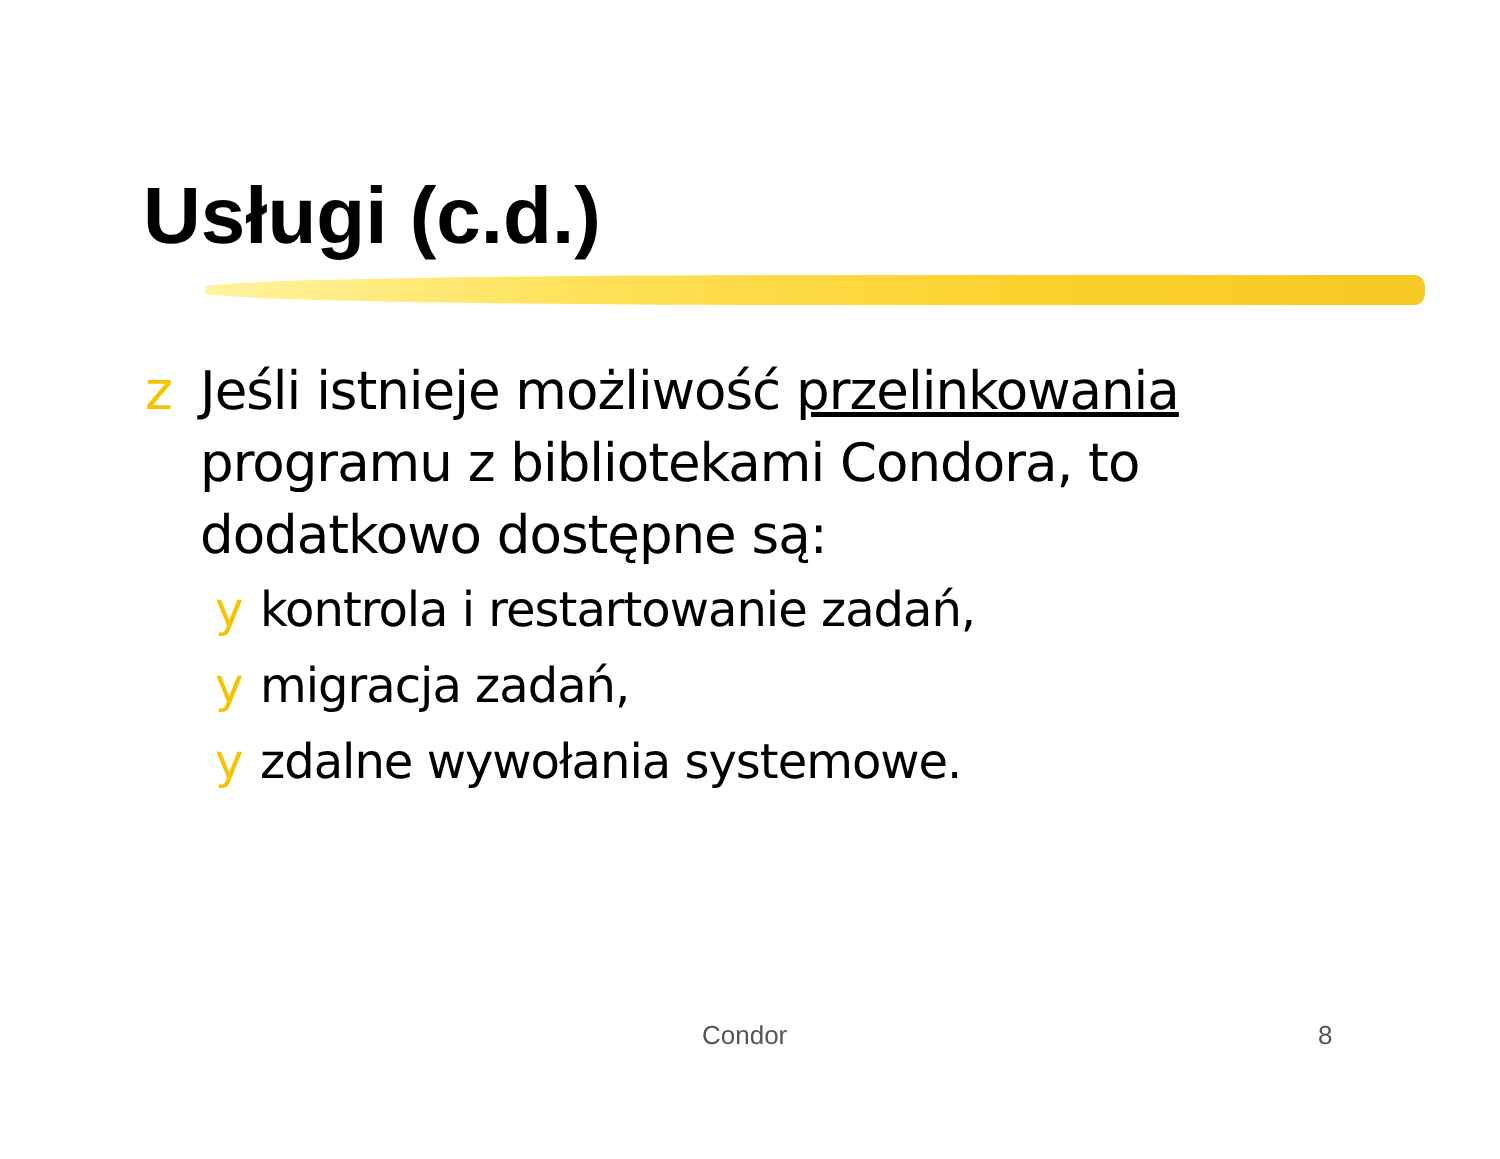Usługi (c.d.)
z Jeśli istnieje możliwość przelinkowania programu z bibliotekami Condora, to dodatkowo dostępne są:
y kontrola i restartowanie zadań,
y migracja zadań,
y zdalne wywołania systemowe.
Condor 8